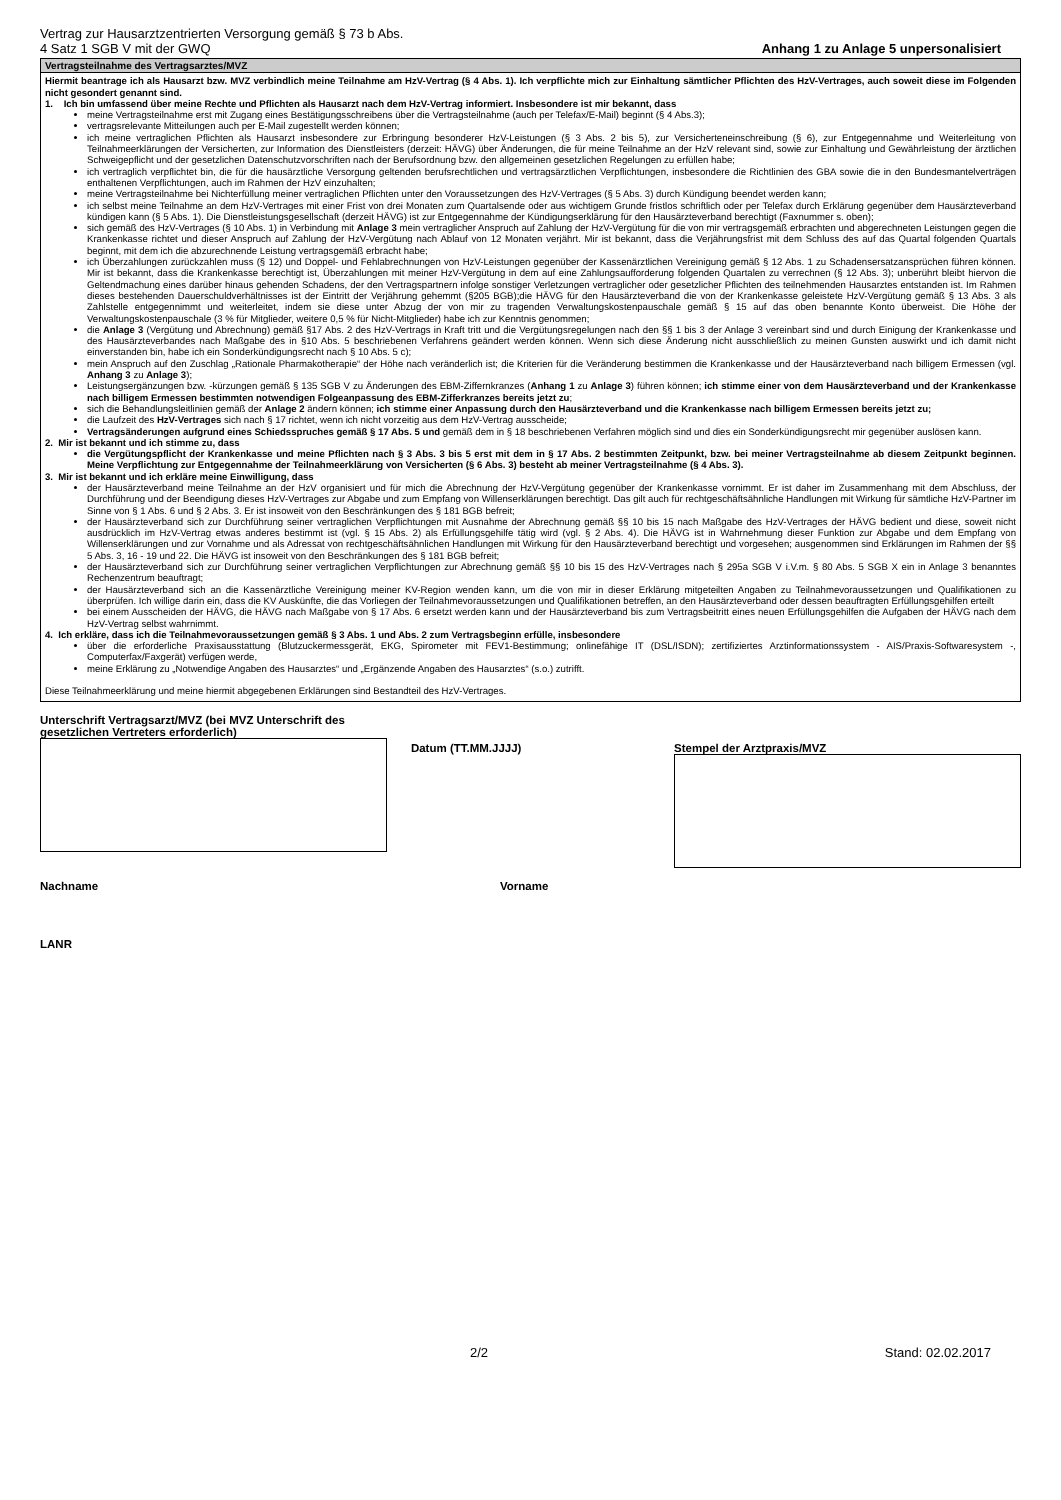Vertrag zur Hausarztzentrierten Versorgung gemäß § 73 b Abs.
4 Satz 1 SGB V mit der GWQ
Anhang 1 zu Anlage 5 unpersonalisiert
Vertragsteilnahme des Vertragsarztes/MVZ
Hiermit beantrage ich als Hausarzt bzw. MVZ verbindlich meine Teilnahme am HzV-Vertrag (§ 4 Abs. 1). Ich verpflichte mich zur Einhaltung sämtlicher Pflichten des HzV-Vertrages, auch soweit diese im Folgenden nicht gesondert genannt sind.
1. Ich bin umfassend über meine Rechte und Pflichten als Hausarzt nach dem HzV-Vertrag informiert. Insbesondere ist mir bekannt, dass
meine Vertragsteilnahme erst mit Zugang eines Bestätigungsschreibens über die Vertragsteilnahme (auch per Telefax/E-Mail) beginnt (§ 4 Abs.3);
vertragsrelevante Mitteilungen auch per E-Mail zugestellt werden können;
ich meine vertraglichen Pflichten als Hausarzt insbesondere zur Erbringung besonderer HzV-Leistungen (§ 3 Abs. 2 bis 5), zur Versicherteneinschreibung (§ 6), zur Entgegennahme und Weiterleitung von Teilnahmeerklärungen der Versicherten, zur Information des Dienstleisters (derzeit: HÄVG) über Änderungen, die für meine Teilnahme an der HzV relevant sind, sowie zur Einhaltung und Gewährleistung der ärztlichen Schweigepflicht und der gesetzlichen Datenschutzvorschriften nach der Berufsordnung bzw. den allgemeinen gesetzlichen Regelungen zu erfüllen habe;
ich vertraglich verpflichtet bin, die für die hausärztliche Versorgung geltenden berufsrechtlichen und vertragsärztlichen Verpflichtungen, insbesondere die Richtlinien des GBA sowie die in den Bundesmantelverträgen enthaltenen Verpflichtungen, auch im Rahmen der HzV einzuhalten;
meine Vertragsteilnahme bei Nichterfüllung meiner vertraglichen Pflichten unter den Voraussetzungen des HzV-Vertrages (§ 5 Abs. 3) durch Kündigung beendet werden kann;
ich selbst meine Teilnahme an dem HzV-Vertrages mit einer Frist von drei Monaten zum Quartalsende oder aus wichtigem Grunde fristlos schriftlich oder per Telefax durch Erklärung gegenüber dem Hausärzteverband kündigen kann (§ 5 Abs. 1). Die Dienstleistungsgesellschaft (derzeit HÄVG) ist zur Entgegennahme der Kündigungserklärung für den Hausärzteverband berechtigt (Faxnummer s. oben);
sich gemäß des HzV-Vertrages (§ 10 Abs. 1) in Verbindung mit Anlage 3 mein vertraglicher Anspruch auf Zahlung der HzV-Vergütung für die von mir vertragsgemäß erbrachten und abgerechneten Leistungen gegen die Krankenkasse richtet und dieser Anspruch auf Zahlung der HzV-Vergütung nach Ablauf von 12 Monaten verjährt. Mir ist bekannt, dass die Verjährungsfrist mit dem Schluss des auf das Quartal folgenden Quartals beginnt, mit dem ich die abzurechnende Leistung vertragsgemäß erbracht habe;
ich Überzahlungen zurückzahlen muss (§ 12) und Doppel- und Fehlabrechnungen von HzV-Leistungen gegenüber der Kassenärztlichen Vereinigung gemäß § 12 Abs. 1 zu Schadensersatzansprüchen führen können. Mir ist bekannt, dass die Krankenkasse berechtigt ist, Überzahlungen mit meiner HzV-Vergütung in dem auf eine Zahlungsaufforderung folgenden Quartalen zu verrechnen (§ 12 Abs. 3); unberührt bleibt hiervon die Geltendmachung eines darüber hinaus gehenden Schadens, der den Vertragspartnern infolge sonstiger Verletzungen vertraglicher oder gesetzlicher Pflichten des teilnehmenden Hausarztes entstanden ist. Im Rahmen dieses bestehenden Dauerschuldverhältnisses ist der Eintritt der Verjährung gehemmt (§205 BGB);die HÄVG für den Hausärzteverband die von der Krankenkasse geleistete HzV-Vergütung gemäß § 13 Abs. 3 als Zahlstelle entgegennimmt und weiterleitet, indem sie diese unter Abzug der von mir zu tragenden Verwaltungskostenpauschale gemäß § 15 auf das oben benannte Konto überweist. Die Höhe der Verwaltungskostenpauschale (3 % für Mitglieder, weitere 0,5 % für Nicht-Mitglieder) habe ich zur Kenntnis genommen;
die Anlage 3 (Vergütung und Abrechnung) gemäß §17 Abs. 2 des HzV-Vertrags in Kraft tritt und die Vergütungsregelungen nach den §§ 1 bis 3 der Anlage 3 vereinbart sind und durch Einigung der Krankenkasse und des Hausärzteverbandes nach Maßgabe des in §10 Abs. 5 beschriebenen Verfahrens geändert werden können. Wenn sich diese Änderung nicht ausschließlich zu meinen Gunsten auswirkt und ich damit nicht einverstanden bin, habe ich ein Sonderkündigungsrecht nach § 10 Abs. 5 c);
mein Anspruch auf den Zuschlag „Rationale Pharmakotherapie“ der Höhe nach veränderlich ist; die Kriterien für die Veränderung bestimmen die Krankenkasse und der Hausärzteverband nach billigem Ermessen (vgl. Anhang 3 zu Anlage 3);
Leistungsergänzungen bzw. -kürzungen gemäß § 135 SGB V zu Änderungen des EBM-Ziffernkranzes (Anhang 1 zu Anlage 3) führen können; ich stimme einer von dem Hausärzteverband und der Krankenkasse nach billigem Ermessen bestimmten notwendigen Folgeanpassung des EBM-Zifferkranzes bereits jetzt zu;
sich die Behandlungsleitlinien gemäß der Anlage 2 ändern können; ich stimme einer Anpassung durch den Hausärzteverband und die Krankenkasse nach billigem Ermessen bereits jetzt zu;
die Laufzeit des HzV-Vertrages sich nach § 17 richtet, wenn ich nicht vorzeitig aus dem HzV-Vertrag ausscheide;
Vertragsänderungen aufgrund eines Schiedsspruches gemäß § 17 Abs. 5 und gemäß dem in § 18 beschriebenen Verfahren möglich sind und dies ein Sonderkündigungsrecht mir gegenüber auslösen kann.
2. Mir ist bekannt und ich stimme zu, dass
die Vergütungspflicht der Krankenkasse und meine Pflichten nach § 3 Abs. 3 bis 5 erst mit dem in § 17 Abs. 2 bestimmten Zeitpunkt, bzw. bei meiner Vertragsteilnahme ab diesem Zeitpunkt beginnen. Meine Verpflichtung zur Entgegennahme der Teilnahmeerklärung von Versicherten (§ 6 Abs. 3) besteht ab meiner Vertragsteilnahme (§ 4 Abs. 3).
3. Mir ist bekannt und ich erkläre meine Einwilligung, dass
der Hausärzteverband meine Teilnahme an der HzV organisiert und für mich die Abrechnung der HzV-Vergütung gegenüber der Krankenkasse vornimmt. Er ist daher im Zusammenhang mit dem Abschluss, der Durchführung und der Beendigung dieses HzV-Vertrages zur Abgabe und zum Empfang von Willenserklärungen berechtigt. Das gilt auch für rechtgeschäftsähnliche Handlungen mit Wirkung für sämtliche HzV-Partner im Sinne von § 1 Abs. 6 und § 2 Abs. 3. Er ist insoweit von den Beschränkungen des § 181 BGB befreit;
der Hausärzteverband sich zur Durchführung seiner vertraglichen Verpflichtungen mit Ausnahme der Abrechnung gemäß §§ 10 bis 15 nach Maßgabe des HzV-Vertrages der HÄVG bedient und diese, soweit nicht ausdrücklich im HzV-Vertrag etwas anderes bestimmt ist (vgl. § 15 Abs. 2) als Erfüllungsgehilfe tätig wird (vgl. § 2 Abs. 4). Die HÄVG ist in Wahrnehmung dieser Funktion zur Abgabe und dem Empfang von Willenserklärungen und zur Vornahme und als Adressat von rechtgeschäftsähnlichen Handlungen mit Wirkung für den Hausärzteverband berechtigt und vorgesehen; ausgenommen sind Erklärungen im Rahmen der §§ 5 Abs. 3, 16 - 19 und 22. Die HÄVG ist insoweit von den Beschränkungen des § 181 BGB befreit;
der Hausärzteverband sich zur Durchführung seiner vertraglichen Verpflichtungen zur Abrechnung gemäß §§ 10 bis 15 des HzV-Vertrages nach § 295a SGB V i.V.m. § 80 Abs. 5 SGB X ein in Anlage 3 benanntes Rechenzentrum beauftragt;
der Hausärzteverband sich an die Kassenärztliche Vereinigung meiner KV-Region wenden kann, um die von mir in dieser Erklärung mitgeteilten Angaben zu Teilnahmevoraussetzungen und Qualifikationen zu überprüfen. Ich willige darin ein, dass die KV Auskünfte, die das Vorliegen der Teilnahmevoraussetzungen und Qualifikationen betreffen, an den Hausärzteverband oder dessen beauftragten Erfüllungsgehilfen erteilt
bei einem Ausscheiden der HÄVG, die HÄVG nach Maßgabe von § 17 Abs. 6 ersetzt werden kann und der Hausärzteverband bis zum Vertragsbeitritt eines neuen Erfüllungsgehilfen die Aufgaben der HÄVG nach dem HzV-Vertrag selbst wahrnimmt.
4. Ich erkläre, dass ich die Teilnahmevoraussetzungen gemäß § 3 Abs. 1 und Abs. 2 zum Vertragsbeginn erfülle, insbesondere
über die erforderliche Praxisausstattung (Blutzuckermessgerät, EKG, Spirometer mit FEV1-Bestimmung; onlinefähige IT (DSL/ISDN); zertifiziertes Arztinformationssystem - AIS/Praxis-Softwaresystem -, Computerfax/Faxgerät) verfügen werde,
meine Erklärung zu „Notwendige Angaben des Hausarztes“ und „Ergänzende Angaben des Hausarztes“ (s.o.) zutrifft.
Diese Teilnahmeerklärung und meine hiermit abgegebenen Erklärungen sind Bestandteil des HzV-Vertrages.
Unterschrift Vertragsarzt/MVZ (bei MVZ Unterschrift des gesetzlichen Vertreters erforderlich)
Datum (TT.MM.JJJJ) Stempel der Arztpraxis/MVZ
Nachname Vorname
LANR
2/2 Stand: 02.02.2017